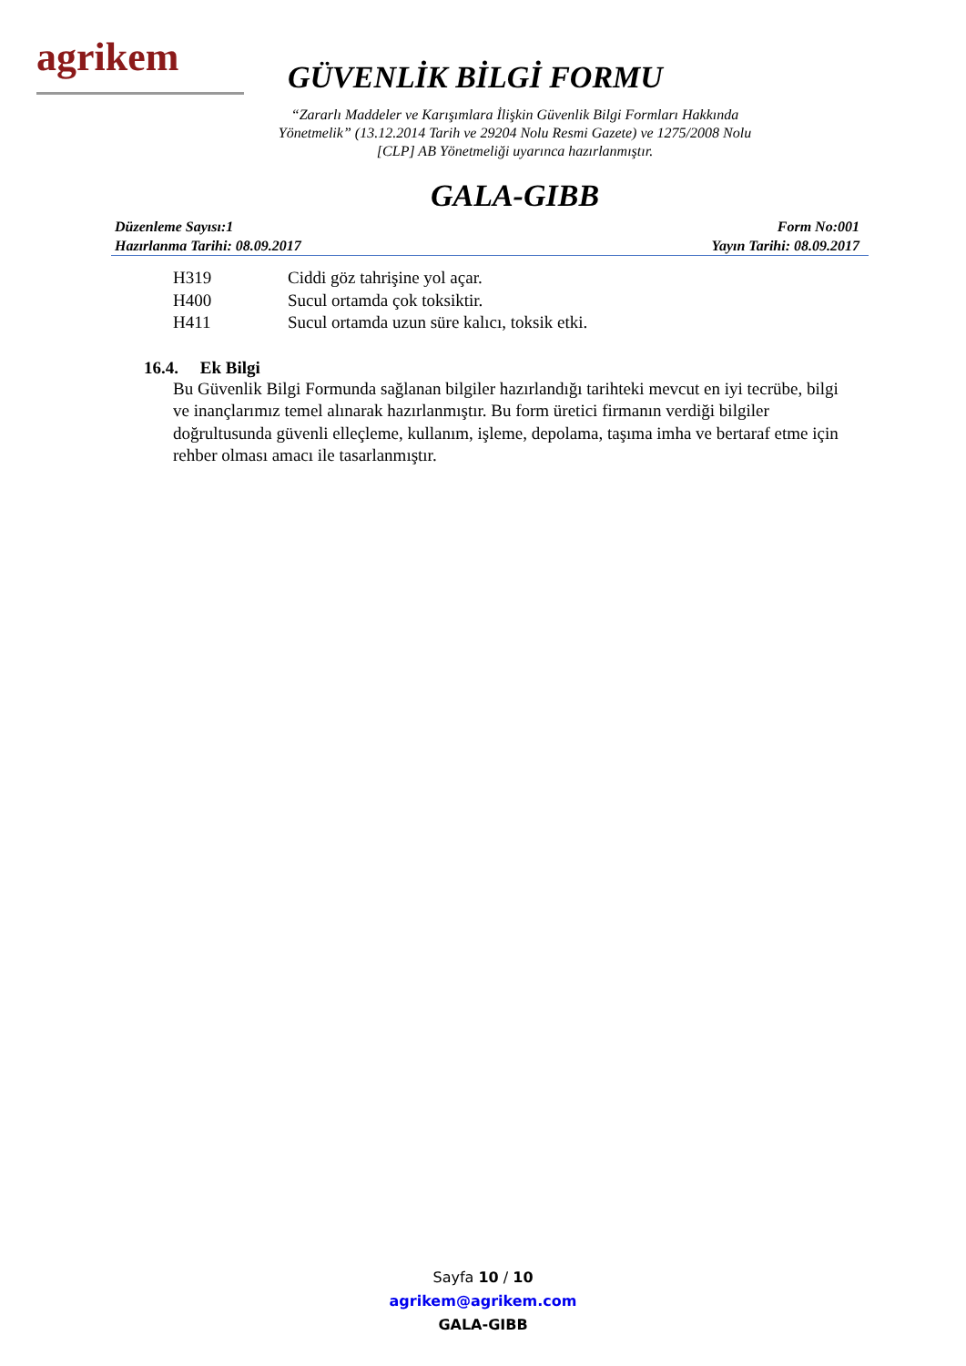agrikem
GÜVENLİK BİLGİ FORMU
“Zararlı Maddeler ve Karışımlara İlişkin Güvenlik Bilgi Formları Hakkında
Yönetmelik” (13.12.2014 Tarih ve 29204 Nolu Resmi Gazete) ve 1275/2008 Nolu
[CLP] AB Yönetmeliği uyarınca hazırlanmıştır.
GALA-GIBB
Düzenleme Sayısı:1 Form No:001
Hazırlanma Tarihi: 08.09.2017 Yayın Tarihi: 08.09.2017
H319 Ciddi göz tahrişine yol açar.
H400 Sucul ortamda çok toksiktir.
H411 Sucul ortamda uzun süre kalıcı, toksik etki.
16.4. Ek Bilgi
Bu Güvenlik Bilgi Formunda sağlanan bilgiler hazırlandığı tarihteki mevcut en iyi tecrübe, bilgi ve inançlarımız temel alınarak hazırlanmıştır. Bu form üretici firmanın verdiği bilgiler doğrultusunda güvenli elleçleme, kullanım, işleme, depolama, taşıma imha ve bertaraf etme için rehber olması amacı ile tasarlanmıştır.
Sayfa 10 / 10
agrikem@agrikem.com
GALA-GIBB